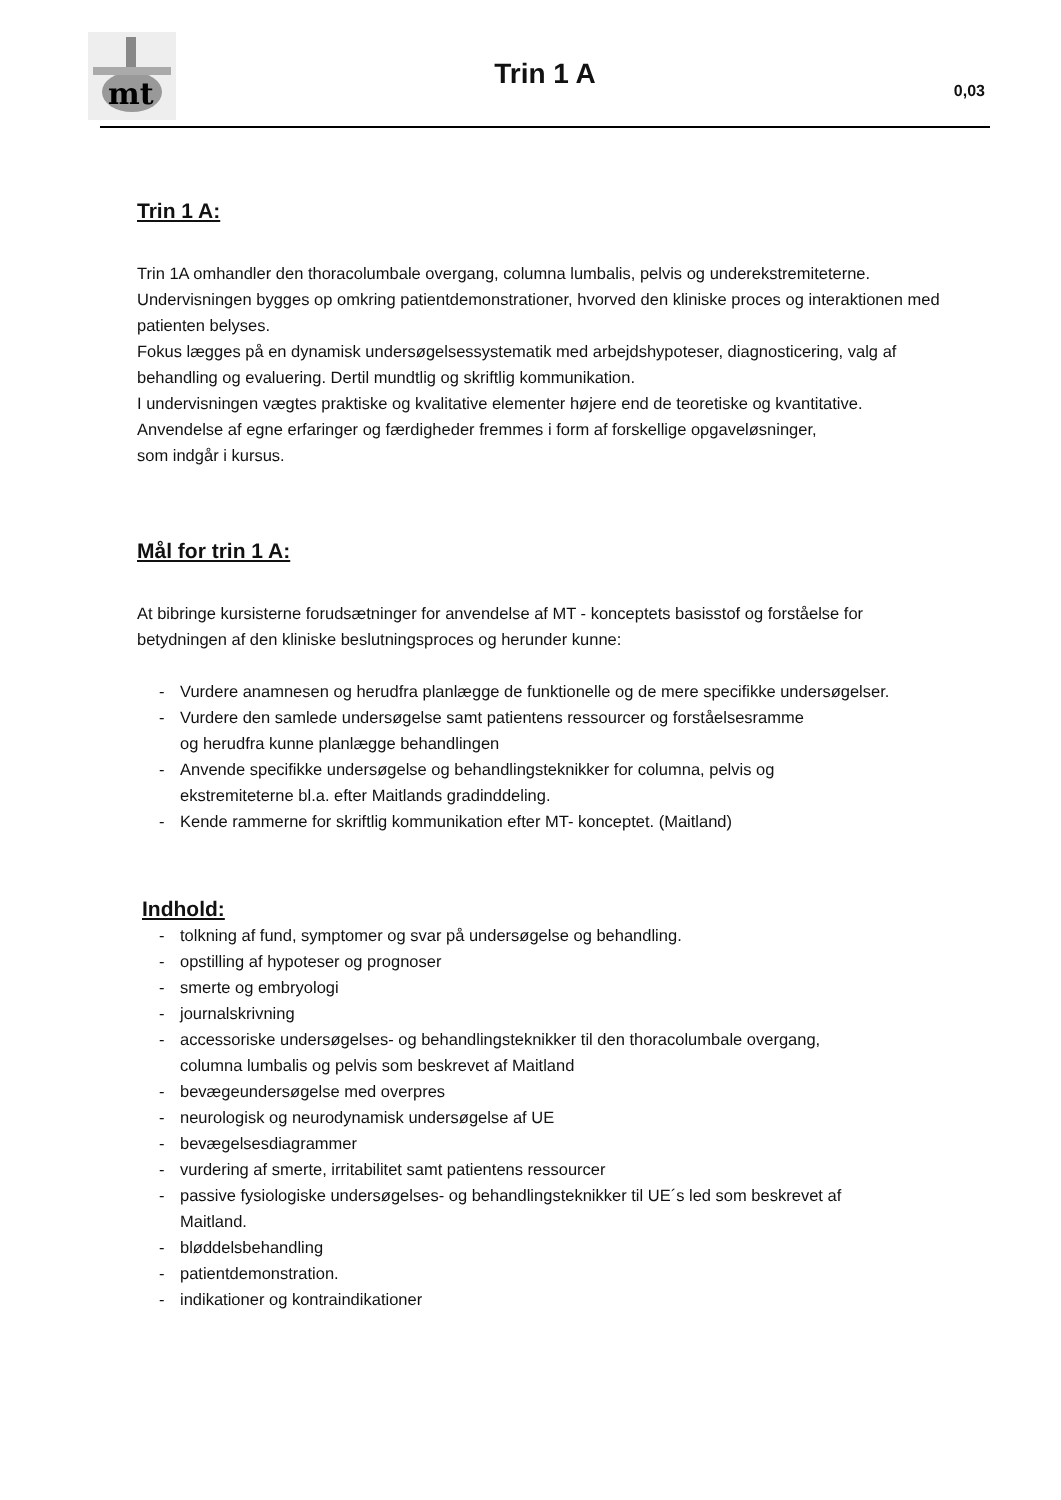mt
Trin 1 A 0,03
Trin 1 A:
Trin 1A omhandler den thoracolumbale overgang, columna lumbalis, pelvis og underekstremiteterne.
Undervisningen bygges op omkring patientdemonstrationer, hvorved den kliniske proces og interaktionen med patienten belyses.
Fokus lægges på en dynamisk undersøgelsessystematik med arbejdshypoteser, diagnosticering, valg af behandling og evaluering. Dertil mundtlig og skriftlig kommunikation.
I undervisningen vægtes praktiske og kvalitative elementer højere end de teoretiske og kvantitative.
Anvendelse af egne erfaringer og færdigheder fremmes i form af forskellige opgaveløsninger,
som indgår i kursus.
Mål for trin 1 A:
At bibringe kursisterne forudsætninger for anvendelse af MT - konceptets basisstof og forståelse for betydningen af den kliniske beslutningsproces og herunder kunne:
- Vurdere anamnesen og herudfra planlægge de funktionelle og de mere specifikke undersøgelser.
- Vurdere den samlede undersøgelse samt patientens ressourcer og forståelsesramme
og herudfra kunne planlægge behandlingen
- Anvende specifikke undersøgelse og behandlingsteknikker for columna, pelvis og
ekstremiteterne bl.a. efter Maitlands gradinddeling.
- Kende rammerne for skriftlig kommunikation efter MT- konceptet. (Maitland)
Indhold:
- tolkning af fund, symptomer og svar på undersøgelse og behandling.
- opstilling af hypoteser og prognoser
- smerte og embryologi
- journalskrivning
- accessoriske undersøgelses- og behandlingsteknikker til den thoracolumbale overgang,
columna lumbalis og pelvis som beskrevet af Maitland
- bevægeundersøgelse med overpres
- neurologisk og neurodynamisk undersøgelse af UE
- bevægelsesdiagrammer
- vurdering af smerte, irritabilitet samt patientens ressourcer
- passive fysiologiske undersøgelses- og behandlingsteknikker til UE´s led som beskrevet af
Maitland.
- bløddelsbehandling
- patientdemonstration.
- indikationer og kontraindikationer